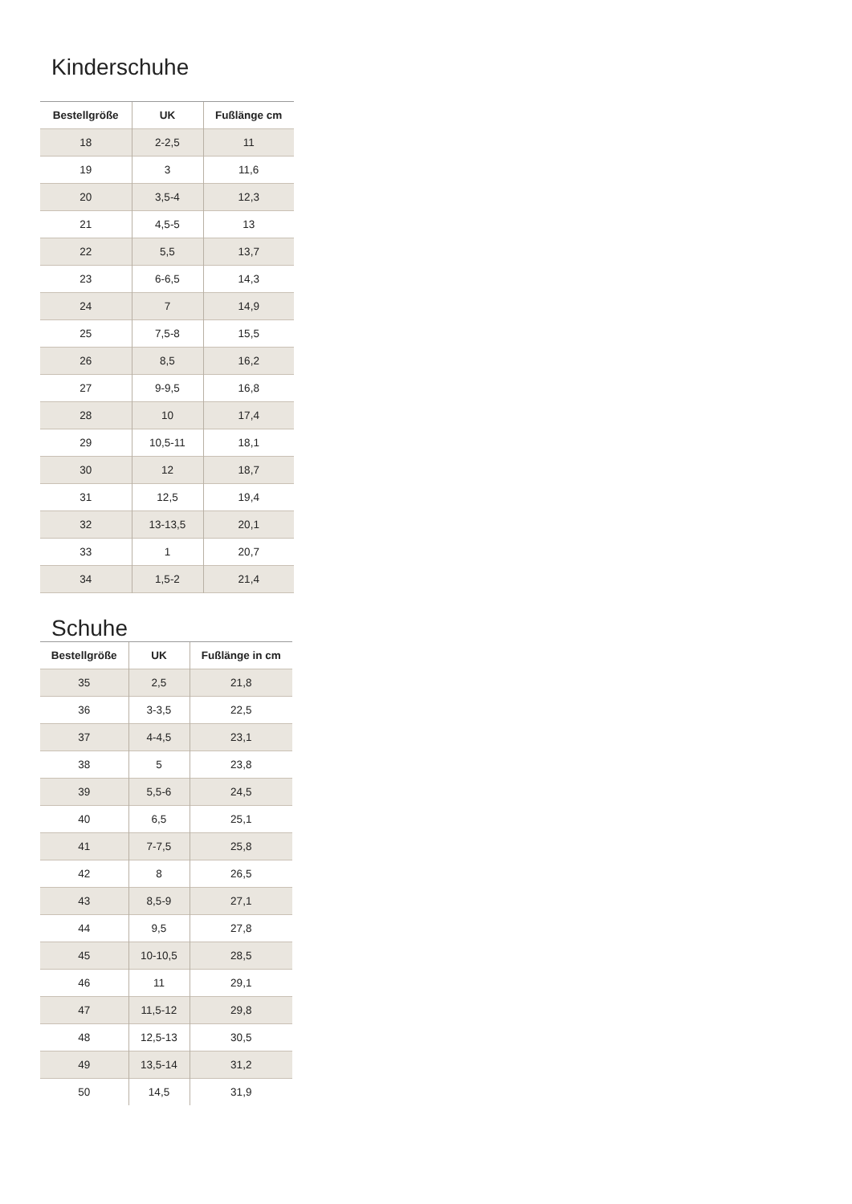Kinderschuhe
| Bestellgröße | UK | Fußlänge cm |
| --- | --- | --- |
| 18 | 2-2,5 | 11 |
| 19 | 3 | 11,6 |
| 20 | 3,5-4 | 12,3 |
| 21 | 4,5-5 | 13 |
| 22 | 5,5 | 13,7 |
| 23 | 6-6,5 | 14,3 |
| 24 | 7 | 14,9 |
| 25 | 7,5-8 | 15,5 |
| 26 | 8,5 | 16,2 |
| 27 | 9-9,5 | 16,8 |
| 28 | 10 | 17,4 |
| 29 | 10,5-11 | 18,1 |
| 30 | 12 | 18,7 |
| 31 | 12,5 | 19,4 |
| 32 | 13-13,5 | 20,1 |
| 33 | 1 | 20,7 |
| 34 | 1,5-2 | 21,4 |
Schuhe
| Bestellgröße | UK | Fußlänge in cm |
| --- | --- | --- |
| 35 | 2,5 | 21,8 |
| 36 | 3-3,5 | 22,5 |
| 37 | 4-4,5 | 23,1 |
| 38 | 5 | 23,8 |
| 39 | 5,5-6 | 24,5 |
| 40 | 6,5 | 25,1 |
| 41 | 7-7,5 | 25,8 |
| 42 | 8 | 26,5 |
| 43 | 8,5-9 | 27,1 |
| 44 | 9,5 | 27,8 |
| 45 | 10-10,5 | 28,5 |
| 46 | 11 | 29,1 |
| 47 | 11,5-12 | 29,8 |
| 48 | 12,5-13 | 30,5 |
| 49 | 13,5-14 | 31,2 |
| 50 | 14,5 | 31,9 |